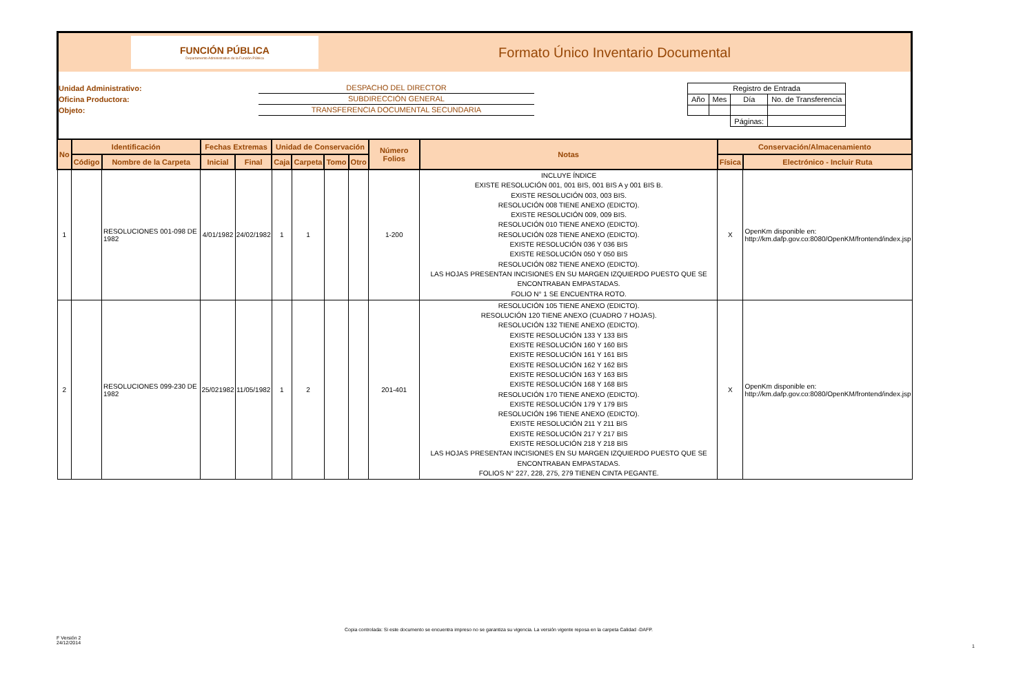FUNCIÓN PÚBLICA
Departamento Administrativo de la Función Pública
Formato Único Inventario Documental
Unidad Administrativo:
Oficina Productora:
Objeto:
DESPACHO DEL DIRECTOR
SUBDIRECCIÓN GENERAL
TRANSFERENCIA DOCUMENTAL SECUNDARIA
| Registro de Entrada | | | |
| Año | Mes | Día | No. de Transferencia |
| | | Páginas: | |
| No | Identificación | | Fechas Extremas | | Unidad de Conservación | | | | Número Folios | Notas | Conservación/Almacenamiento | |
| --- | --- | --- | --- | --- | --- | --- | --- | --- | --- | --- | --- | --- |
| | Código | Nombre de la Carpeta | Inicial | Final | Caja | Carpeta | Tomo | Otro | | | Física | Electrónico - Incluir Ruta |
| 1 | | RESOLUCIONES 001-098 DE 1982 | 4/01/1982 | 24/02/1982 | 1 | 1 | | | 1-200 | INCLUYE ÍNDICE EXISTE RESOLUCIÓN 001, 001 BIS, 001 BIS A y 001 BIS B. EXISTE RESOLUCIÓN 003, 003 BIS. RESOLUCIÓN 008 TIENE ANEXO (EDICTO). EXISTE RESOLUCIÓN 009, 009 BIS. RESOLUCIÓN 010 TIENE ANEXO (EDICTO). RESOLUCIÓN 028 TIENE ANEXO (EDICTO). EXISTE RESOLUCIÓN 036 Y 036 BIS EXISTE RESOLUCIÓN 050 Y 050 BIS RESOLUCIÓN 082 TIENE ANEXO (EDICTO). LAS HOJAS PRESENTAN INCISIONES EN SU MARGEN IZQUIERDO PUESTO QUE SE ENCONTRABAN EMPASTADAS. FOLIO N° 1 SE ENCUENTRA ROTO. | X | OpenKm disponible en: http://km.dafp.gov.co:8080/OpenKM/frontend/index.jsp |
| 2 | | RESOLUCIONES 099-230 DE 1982 | 25/021982 | 11/05/1982 | 1 | 2 | | | 201-401 | RESOLUCIÓN 105 TIENE ANEXO (EDICTO). RESOLUCIÓN 120 TIENE ANEXO (CUADRO 7 HOJAS). RESOLUCIÓN 132 TIENE ANEXO (EDICTO). EXISTE RESOLUCIÓN 133 Y 133 BIS EXISTE RESOLUCIÓN 160 Y 160 BIS EXISTE RESOLUCIÓN 161 Y 161 BIS EXISTE RESOLUCIÓN 162 Y 162 BIS EXISTE RESOLUCIÓN 163 Y 163 BIS EXISTE RESOLUCIÓN 168 Y 168 BIS RESOLUCIÓN 170 TIENE ANEXO (EDICTO). EXISTE RESOLUCIÓN 179 Y 179 BIS RESOLUCIÓN 196 TIENE ANEXO (EDICTO). EXISTE RESOLUCIÓN 211 Y 211 BIS EXISTE RESOLUCIÓN 217 Y 217 BIS EXISTE RESOLUCIÓN 218 Y 218 BIS LAS HOJAS PRESENTAN INCISIONES EN SU MARGEN IZQUIERDO PUESTO QUE SE ENCONTRABAN EMPASTADAS. FOLIOS N° 227, 228, 275, 279 TIENEN CINTA PEGANTE. | X | OpenKm disponible en: http://km.dafp.gov.co:8080/OpenKM/frontend/index.jsp |
Copia controlada: Si este documento se encuentra impreso no se garantiza su vigencia. La versión vigente reposa en la carpeta Calidad -DAFP.
F Versión 2
24/12/2014
1